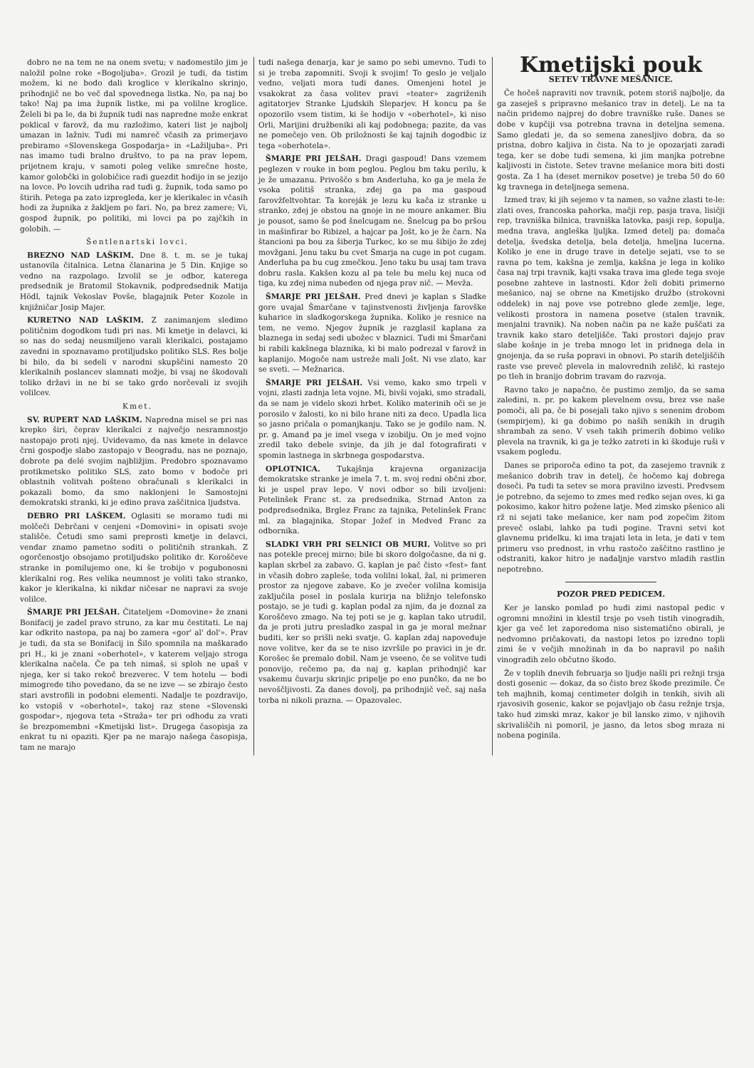dobro ne na tem ne na onem svetu; v nadomestilo jim je naložil polne roke «Bogoljuba». Grozil je tudi, da tistim možem, ki ne bodo dali kroglice v klerikalno skrinjo, prihodnjič ne bo več dal spovednega listka. No, pa naj bo tako! Naj pa ima župnik listke, mi pa volilne kroglice. Želeli bi pa le, da bi župnik tudi nas napredne može enkrat poklical v farovž, da mu razložimo, kateri list je najbolj umazan in lažniv. Tudi mi namreč včasih za primerjavo prebiramo «Slovenskega Gospodarja» in «Lažiljuba». Pri nas imamo tudi bralno društvo, to pa na prav lepem, prijetnem kraju, v samoti poleg velike smrečne hoste, kamor golobčki in golobičice radi guezdit hodijo in se jezijo na lovce. Po lovcih udriha rad tudi g. župnik, toda samo po štirih. Petega pa zato izpregleda, ker je klerikalec in včasih hodi za župnika z žakljem po fari. No, pa brez zamere; Vi, gospod župnik, po politiki, mi lovci pa po zajčkih in golobih. —
Šentlenartski lovci.
BREZNO NAD LAŠKIM. Dne 8. t. m. se je tukaj ustanovila čitalnica. Letna članarina je 5 Din. Knjige so vedno na razpolago. Izvolil se je odbor, katerega predsednik je Bratomil Stokavnik, podpredsednik Matija Hödl, tajnik Vekoslav Povše, blagajnik Peter Kozole in knjižničar Josip Majer.
KURETNO NAD LAŠKIM. Z zanimanjem sledimo političnim dogodkom tudi pri nas. Mi kmetje in delavci, ki so nas do sedaj neusmiljeno varali klerikalci, postajamo zavedni in spoznavamo protiljudsko politiko SLS. Res bolje bi bilo, da bi sedeli v narodni skupščini namesto 20 klerikalnih poslancev slamnati možje, bi vsaj ne škodovali toliko državi in ne bi se tako grdo norčevali iz svojih volilcev.
Kmet.
SV. RUPERT NAD LAŠKIM. Napredna misel se pri nas krepko širi, čeprav klerikalci z največjo nesramnostjo nastopajo proti njej. Uvidevamo, da nas kmete in delavce črni gospodje slabo zastopajo v Beogradu, nas ne poznajo, dobrote pa delé svojim najbližjim. Predobro spoznavamo protikmetsko politiko SLS, zato bomo v bodoče pri oblastnih volitvah pošteno obračunali s klerikalci in pokazali bomo, da smo naklonjeni le Samostojni demokratski stranki, ki je edino prava zaščitnica ljudstva.
DEBRO PRI LAŠKEM. Oglasiti se moramo tudi mi molčeči Debrčani v cenjeni «Domovini» in opisati svoje stališče. Četudi smo sami preprosti kmetje in delavci, vendar znamo pametno soditi o političnih strankah. Z ogorčenostjo obsojamo protiljudsko politiko dr. Koroščeve stranke in pomilujemo one, ki še trobijo v pogubonosni klerikalni rog. Res velika neumnost je voliti tako stranko, kakor je klerikalna, ki nikdar ničesar ne napravi za svoje volilce.
ŠMARJE PRI JELŠAH. Čitateljem «Domovine» že znani Bonifacij je zadel pravo struno, za kar mu čestitati. Le naj kar odkrito nastopa, pa naj bo zamera «gor' al' dol'». Prav je tudi, da sta se Bonifacij in Šilo spomnila na maškarado pri H., ki je znani «oberhotel», v katerem veljajo stroga klerikalna načela. Če pa teh nimaš, si sploh ne upaš v njega, ker si tako rekoč brezverec. V tem hotelu — bodi mimogrede tiho povedano, da se ne izve — se zbirajo često stari avstrofili in podobni elementi. Nadalje te pozdravijo, ko vstopiš v «oberhotel», takoj raz stene «Slovenski gospodar», njegova teta «Straža» ter pri odhodu za vrati še brezpomembni «Kmetijski list». Drugega časopisja za enkrat tu ni opaziti. Kjer pa ne marajo našega časopisja, tam ne marajo
tudi našega denarja, kar je samo po sebi umevno. Tudi to si je treba zapomniti. Svoji k svojim! To geslo je veljalo vedno, veljati mora tudi danes. Omenjeni hotel je vsakokrat za časa volitev pravi «teater» zagriženih agitatorjev Stranke Ljudskih Sleparjev. H koncu pa še opozorilo vsem tistim, ki še hodijo v «oberhotel», ki niso Orli, Marijini družbeniki ali kaj podobnega; pazite, da vas ne pomečejo ven. Ob priložnosti še kaj tajnih dogodbic iz tega «oberhotela».
ŠMARJE PRI JELŠAH. Dragi gaspoud! Dans vzemem peglezen v rouke in bom peglou. Peglou bm taku perilu, k je že umazanu. Privoščo s bm Anderluha, ko ga je mela že vsoka politiš stranka, zdej ga pa ma gaspoud farovžfeltvohtar. Ta koreják je lezu ku kača iz stranke u stranko, zdej je obstou na gnoje in ne moure ankamer. Biu je pousot, samo še pod šnelcugam ne. Šnelcug pa bo pršou in mašinfirar bo Ribizel, a hajcar pa Jošt, ko je že čarn. Na štancioni pa bou za šiberja Turkec, ko se mu šibijo že zdej movžgani. Jenu taku bu cvet Šmarja na cuge in pot cugam. Anderluha pa bu cug zmečkou. Jeno taku bu usaj tam trava dobru rasla. Kakšen kozu al pa tele bu melu kej nuca od tiga, ku zdej nima nubeden od njega prav nič. — Mevža.
ŠMARJE PRI JELŠAH. Pred dnevi je kaplan s Sladke gore uvajal Šmarčane v tajinstvenosti življenja farovške kuharice in sladkogorskega župnika. Koliko je resnice na tem, ne vemo. Njegov župnik je razglasil kaplana za blaznega in sedaj sedi ubožec v blaznici. Tudi mi Šmarčani bi rabili kakšnega blaznika, ki bi malo podrezal v farovž in kaplanijo. Mogoče nam ustreže mali Jošt. Ni vse zlato, kar se sveti. — Mežnarica.
ŠMARJE PRI JELŠAH. Vsi vemo, kako smo trpeli v vojni, zlasti zadnja leta vojne. Mi, bivši vojaki, smo stradali, da se nam je videlo skozi hrbet. Koliko materinih oči se je porosilo v žalosti, ko ni bilo hrane niti za deco. Upadla lica so jasno pričala o pomanjkanju. Tako se je godilo nam. N. pr. g. Amand pa je imel vsega v izobilju. On je med vojno zredil tako debele svinje, da jih je dal fotografirati v spomin lastnega in skrbnega gospodarstva.
OPLOTNICA. Tukajšnja krajevna organizacija demokratske stranke je imela 7. t. m. svoj redni občni zbor, ki je uspel prav lepo. V novi odbor so bili izvoljeni: Petelinšek Franc st. za predsednika, Strnad Anton za podpredsednika, Brglez Franc za tajnika, Petelinšek Franc ml. za blagajnika, Stopar Jožef in Medved Franc za odbornika.
SLADKI VRH PRI SELNICI OB MURI. Volitve so pri nas potekle precej mirno; bile bi skoro dolgočasne, da ni g. kaplan skrbel za zabavo. G. kaplan je pač čisto «fest» fant in včasih dobro zapleše, toda volilni lokal, žal, ni primeren prostor za njegove zabave. Ko je zvečer volilna komisija zaključila posel in poslala kurirja na bližnjo telefonsko postajo, se je tudi g. kaplan podal za njim, da je doznal za Koroščevo zmago. Na tej poti se je g. kaplan tako utrudil, da je proti jutru presladko zaspal in ga je moral mežnar buditi, ker so prišli neki svatje. G. kaplan zdaj napoveduje nove volitve, ker da se te niso izvršile po pravici in je dr. Korošec še premalo dobil. Nam je vseeno, če se volitve tudi ponovijo, rečemo pa, da naj g. kaplan prihodnjič kar vsakemu čuvarju skrinjic pripelje po eno punčko, da ne bo nevoščljivosti. Za danes dovolj, pa prihodnjič več, saj naša torba ni nikoli prazna. — Opazovalec.
Kmetijski pouk
SETEV TRAVNE MEŠANICE.
Če hočeš napraviti nov travnik, potem storiš najbolje, da ga zaseješ s pripravno mešanico trav in detelj. Le na ta način pridemo najprej do dobre travniške ruše. Danes se dobe v kupčiji vsa potrebna travna in deteljna semena. Samo gledati je, da so semena zanesljivo dobra, da so pristna, dobro kaljiva in čista. Na to je opozarjati zaradi tega, ker se dobe tudi semena, ki jim manjka potrebne kaljivosti in čistote. Setev travne mešanice mora biti dosti gosta. Za 1 ha (deset mernikov posetve) je treba 50 do 60 kg travnega in deteljnega semena.
Izmed trav, ki jih sejemo v ta namen, so važne zlasti te-le: zlati oves, francoska pahorka, mačji rep, pasja trava, lisičji rep, travniška bilnica, travniška latovka, pasji rep, šopulja, medna trava, angleška ljuljka. Izmed detelj pa: domača detelja, švedska detelja, bela detelja, hmeljna lucerna. Koliko je ene in druge trave in detelje sejati, vse to se ravna po tem, kakšna je zemlja, kakšna je lega in koliko časa naj trpi travnik, kajti vsaka trava ima glede tega svoje posebne zahteve in lastnosti. Kdor želi dobiti primerno mešanico, naj se obrne na Kmetijsko družbo (strokovni oddelek) in naj pove vse potrebno glede zemlje, lege, velikosti prostora in namena posetve (stalen travnik, menjalni travnik). Na noben način pa ne kaže puščati za travnik kako staro deteljišče. Taki prostori dajejo prav slabe košnje in je treba mnogo let in pridnega dela in gnojenja, da se ruša popravi in obnovi. Po starih deteljiščih raste vse preveč plevela in malovrednih zelišč, ki rastejo po tleh in branijo dobrim travam do razvoja.
Ravno tako je napačno, če pustimo zemljo, da se sama zaledini, n. pr. po kakem plevelnem ovsu, brez vse naše pomoči, ali pa, če bi posejali tako njivo s senenim drobom (sempirjem), ki ga dobimo po naših senikih in drugih shrambah za seno. V vseh takih primerih dobimo veliko plevela na travnik, ki ga je težko zatreti in ki škoduje ruši v vsakem pogledu.
Danes se priporoča edino ta pot, da zasejemo travnik z mešanico dobrih trav in detelj, če hočemo kaj dobrega doseči. Pa tudi ta setev se mora pravilno izvesti. Predvsem je potrebno, da sejemo to zmes med redko sejan oves, ki ga pokosimo, kakor hitro požene latje. Med zimsko pšenico ali rž ni sejati take mešanice, ker nam pod zoреčim žitom preveč oslabi, lahko pa tudi pogine. Travni setvi kot glavnemu pridelku, ki ima trajati leta in leta, je dati v tem primeru vso prednost, in vrhu rastočo zaščitno rastlino je odstraniti, kakor hitro je nadaljnje varstvo mladih rastlin nepotrebno.
POZOR PRED PEDICEM.
Ker je lansko pomlad po hudi zimi nastopal pedic v ogromni množini in klestil trsje po vseh tistih vinogradih, kjer ga več let zaporedoma niso sistematično obirali, je nedvomno pričakovati, da nastopi letos po izredno topli zimi še v večjih množinah in da bo napravil po naših vinogradih zelo občutno škodo.
Že v toplih dnevih februarja so ljudje našli pri režnji trsja dosti gosenic — dokaz, da so čisto brez škode prezimile. Če teh majhnih, komaj centimeter dolgih in tenkih, sivih ali rjavosivih gosenic, kakor se pojavljajo ob času režnje trsja, tako hud zimski mraz, kakor je bil lansko zimo, v njihovih skrivališčih ni pomoril, je jasno, da letos sbog mraza ni nobena poginila.